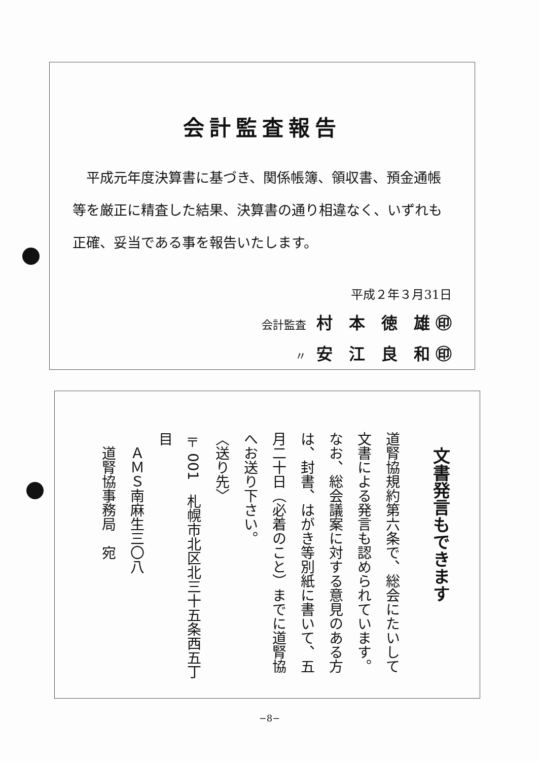会計監査報告
　平成元年度決算書に基づき、関係帳簿、領収書、預金通帳等を厳正に精査した結果、決算書の通り相違なく、いずれも正確、妥当である事を報告いたします。
平成２年３月31日
会計監査 村　本　徳　雄 ㊞
〃 安　江　良　和 ㊞
文書発言もできます
道腎協規約第六条で、総会にたいして文書による発言も認められています。
なお、総会議案に対する意見のある方は、封書、はがき等別紙に書いて、五月二十日（必着のこと）までに道腎協へお送り下さい。
〈送り先〉
〒001　札幌市北区北三十五条西五丁目
　ＡＭＳ南麻生三〇八
　道腎協事務局　宛
−8−